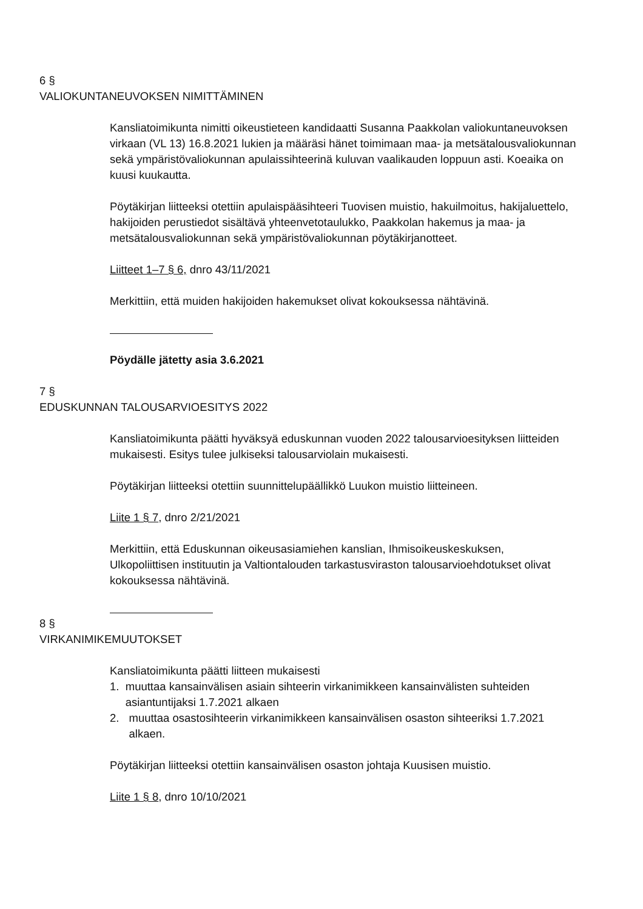6 §
VALIOKUNTANEUVOKSEN NIMITTÄMINEN
Kansliatoimikunta nimitti oikeustieteen kandidaatti Susanna Paakkolan valiokuntaneuvoksen virkaan (VL 13) 16.8.2021 lukien ja määräsi hänet toimimaan maa- ja metsätalousvaliokunnan sekä ympäristövaliokunnan apulaissihteerinä kuluvan vaalikauden loppuun asti. Koeaika on kuusi kuukautta.
Pöytäkirjan liitteeksi otettiin apulaispääsihteeri Tuovisen muistio, hakuilmoitus, hakijaluettelo, hakijoiden perustiedot sisältävä yhteenvetotaulukko, Paakkolan hakemus ja maa- ja metsätalousvaliokunnan sekä ympäristövaliokunnan pöytäkirjanotteet.
Liitteet 1–7 § 6, dnro 43/11/2021
Merkittiin, että muiden hakijoiden hakemukset olivat kokouksessa nähtävinä.
Pöydälle jätetty asia 3.6.2021
7 §
EDUSKUNNAN TALOUSARVIOESITYS 2022
Kansliatoimikunta päätti hyväksyä eduskunnan vuoden 2022 talousarvioesityksen liitteiden mukaisesti. Esitys tulee julkiseksi talousarviolain mukaisesti.
Pöytäkirjan liitteeksi otettiin suunnittelupäällikkö Luukon muistio liitteineen.
Liite 1 § 7, dnro 2/21/2021
Merkittiin, että Eduskunnan oikeusasiamiehen kanslian, Ihmisoikeuskeskuksen, Ulkopoliittisen instituutin ja Valtiontalouden tarkastusviraston talousarvioehdotukset olivat kokouksessa nähtävinä.
8 §
VIRKANIMIKEMUUTOKSET
Kansliatoimikunta päätti liitteen mukaisesti
1. muuttaa kansainvälisen asiain sihteerin virkanimikkeen kansainvälisten suhteiden asiantuntijaksi 1.7.2021 alkaen
2. muuttaa osastosihteerin virkanimikkeen kansainvälisen osaston sihteeriksi 1.7.2021 alkaen.
Pöytäkirjan liitteeksi otettiin kansainvälisen osaston johtaja Kuusisen muistio.
Liite 1 § 8, dnro 10/10/2021